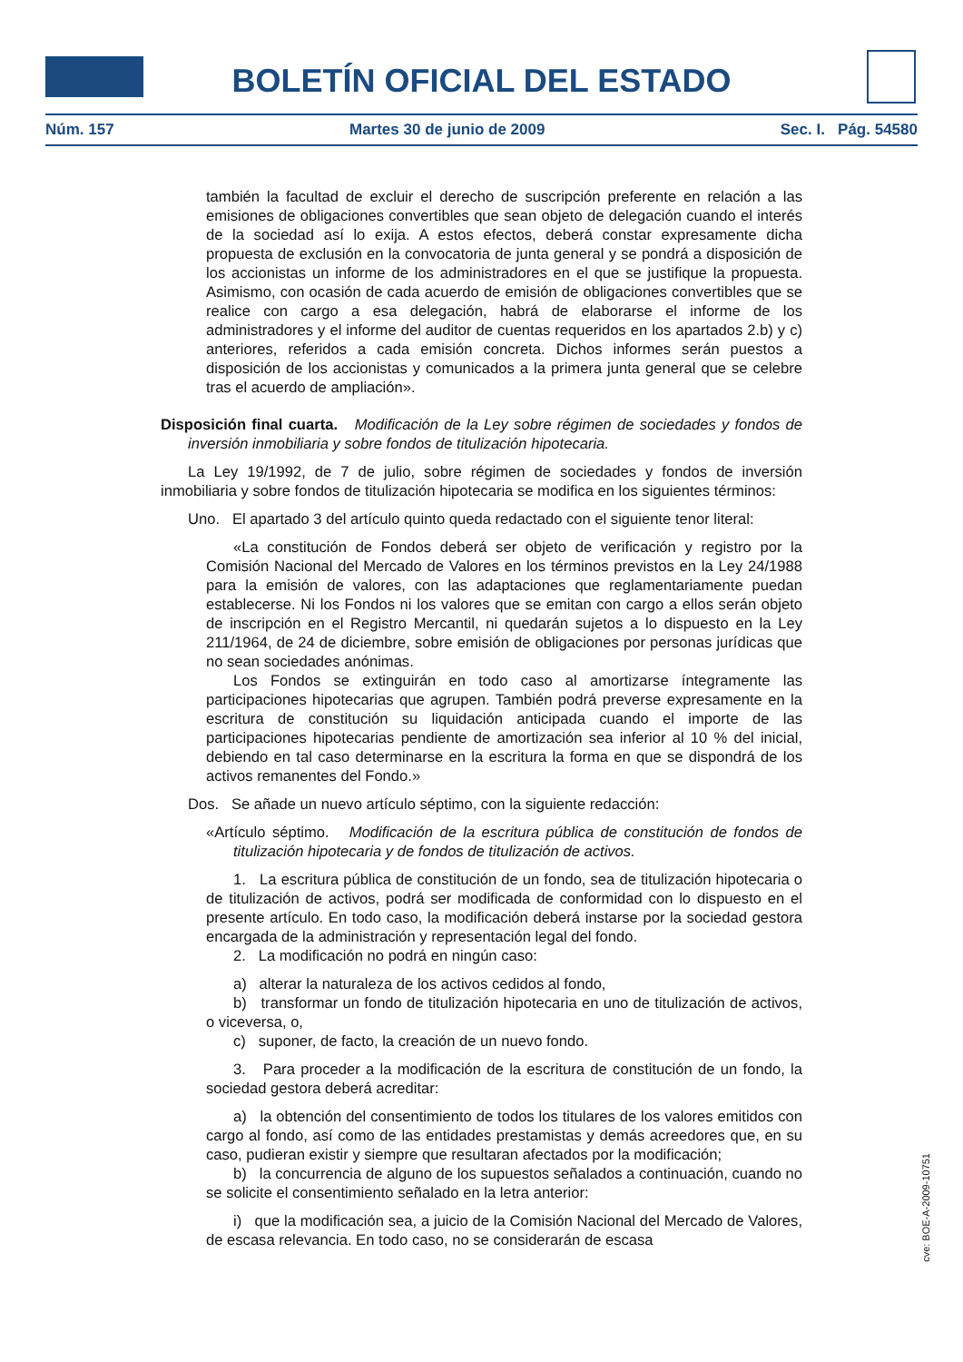BOLETÍN OFICIAL DEL ESTADO
Núm. 157 Martes 30 de junio de 2009 Sec. I. Pág. 54580
también la facultad de excluir el derecho de suscripción preferente en relación a las emisiones de obligaciones convertibles que sean objeto de delegación cuando el interés de la sociedad así lo exija. A estos efectos, deberá constar expresamente dicha propuesta de exclusión en la convocatoria de junta general y se pondrá a disposición de los accionistas un informe de los administradores en el que se justifique la propuesta. Asimismo, con ocasión de cada acuerdo de emisión de obligaciones convertibles que se realice con cargo a esa delegación, habrá de elaborarse el informe de los administradores y el informe del auditor de cuentas requeridos en los apartados 2.b) y c) anteriores, referidos a cada emisión concreta. Dichos informes serán puestos a disposición de los accionistas y comunicados a la primera junta general que se celebre tras el acuerdo de ampliación».
Disposición final cuarta. Modificación de la Ley sobre régimen de sociedades y fondos de inversión inmobiliaria y sobre fondos de titulización hipotecaria.
La Ley 19/1992, de 7 de julio, sobre régimen de sociedades y fondos de inversión inmobiliaria y sobre fondos de titulización hipotecaria se modifica en los siguientes términos:
Uno. El apartado 3 del artículo quinto queda redactado con el siguiente tenor literal:
«La constitución de Fondos deberá ser objeto de verificación y registro por la Comisión Nacional del Mercado de Valores en los términos previstos en la Ley 24/1988 para la emisión de valores, con las adaptaciones que reglamentariamente puedan establecerse. Ni los Fondos ni los valores que se emitan con cargo a ellos serán objeto de inscripción en el Registro Mercantil, ni quedarán sujetos a lo dispuesto en la Ley 211/1964, de 24 de diciembre, sobre emisión de obligaciones por personas jurídicas que no sean sociedades anónimas.
Los Fondos se extinguirán en todo caso al amortizarse íntegramente las participaciones hipotecarias que agrupen. También podrá preverse expresamente en la escritura de constitución su liquidación anticipada cuando el importe de las participaciones hipotecarias pendiente de amortización sea inferior al 10 % del inicial, debiendo en tal caso determinarse en la escritura la forma en que se dispondrá de los activos remanentes del Fondo.»
Dos. Se añade un nuevo artículo séptimo, con la siguiente redacción:
«Artículo séptimo. Modificación de la escritura pública de constitución de fondos de titulización hipotecaria y de fondos de titulización de activos.
1. La escritura pública de constitución de un fondo, sea de titulización hipotecaria o de titulización de activos, podrá ser modificada de conformidad con lo dispuesto en el presente artículo. En todo caso, la modificación deberá instarse por la sociedad gestora encargada de la administración y representación legal del fondo.
2. La modificación no podrá en ningún caso:
a) alterar la naturaleza de los activos cedidos al fondo,
b) transformar un fondo de titulización hipotecaria en uno de titulización de activos, o viceversa, o,
c) suponer, de facto, la creación de un nuevo fondo.
3. Para proceder a la modificación de la escritura de constitución de un fondo, la sociedad gestora deberá acreditar:
a) la obtención del consentimiento de todos los titulares de los valores emitidos con cargo al fondo, así como de las entidades prestamistas y demás acreedores que, en su caso, pudieran existir y siempre que resultaran afectados por la modificación;
b) la concurrencia de alguno de los supuestos señalados a continuación, cuando no se solicite el consentimiento señalado en la letra anterior:
i) que la modificación sea, a juicio de la Comisión Nacional del Mercado de Valores, de escasa relevancia. En todo caso, no se considerarán de escasa
cve: BOE-A-2009-10751